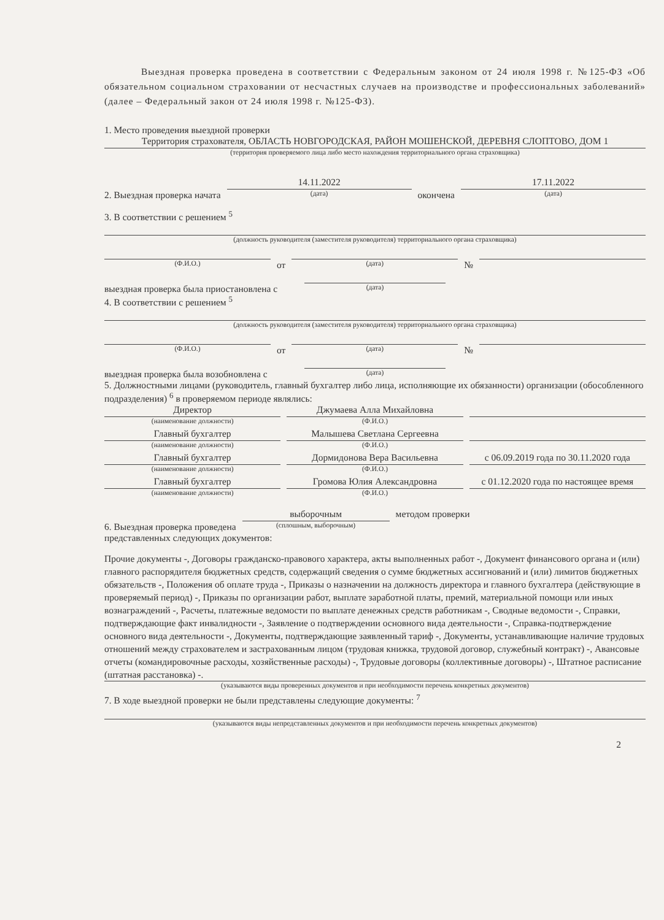Выездная проверка проведена в соответствии с Федеральным законом от 24 июля 1998 г. №125-ФЗ «Об обязательном социальном страховании от несчастных случаев на производстве и профессиональных заболеваний» (далее – Федеральный закон от 24 июля 1998 г. №125-ФЗ).
1. Место проведения выездной проверки
Территория страхователя, ОБЛАСТЬ НОВГОРОДСКАЯ, РАЙОН МОШЕНСКОЙ, ДЕРЕВНЯ СЛОПТОВО, ДОМ 1
(территория проверяемого лица либо место нахождения территориального органа страховщика)
2. Выездная проверка начата
14.11.2022
(дата)
окончена
17.11.2022
(дата)
3. В соответствии с решением <sup>5</sup>
(должность руководителя (заместителя руководителя) территориального органа страховщика)
(Ф.И.О.)
от
(дата)
№
выездная проверка была приостановлена с
(дата)
4. В соответствии с решением <sup>5</sup>
(должность руководителя (заместителя руководителя) территориального органа страховщика)
(Ф.И.О.)
от
(дата)
№
выездная проверка была возобновлена с
(дата)
5. Должностными лицами (руководитель, главный бухгалтер либо лица, исполняющие их обязанности) организации (обособленного подразделения) <sup>6</sup> в проверяемом периоде являлись:
Директор
(наименование должности)
Джумаева Алла Михайловна
(Ф.И.О.)
Главный бухгалтер
(наименование должности)
Малышева Светлана Сергеевна
(Ф.И.О.)
Главный бухгалтер
(наименование должности)
Дормидонова Вера Васильевна
(Ф.И.О.)
с 06.09.2019 года по 30.11.2020 года
Главный бухгалтер
(наименование должности)
Громова Юлия Александровна
(Ф.И.О.)
с 01.12.2020 года по настоящее время
6. Выездная проверка проведена
выборочным
(сплошным, выборочным)
методом проверки
представленных следующих документов:
Прочие документы -, Договоры гражданско-правового характера, акты выполненных работ -, Документ финансового органа и (или) главного распорядителя бюджетных средств, содержащий сведения о сумме бюджетных ассигнований и (или) лимитов бюджетных обязательств -, Положения об оплате труда -, Приказы о назначении на должность директора и главного бухгалтера (действующие в проверяемый период) -, Приказы по организации работ, выплате заработной платы, премий, материальной помощи или иных вознаграждений -, Расчеты, платежные ведомости по выплате денежных средств работникам -, Сводные ведомости -, Справки, подтверждающие факт инвалидности -, Заявление о подтверждении основного вида деятельности -, Справка-подтверждение основного вида деятельности -, Документы, подтверждающие заявленный тариф -, Документы, устанавливающие наличие трудовых отношений между страхователем и застрахованным лицом (трудовая книжка, трудовой договор, служебный контракт) -, Авансовые отчеты (командировочные расходы, хозяйственные расходы) -, Трудовые договоры (коллективные договоры) -, Штатное расписание (штатная расстановка) -.
(указываются виды проверенных документов и при необходимости перечень конкретных документов)
7. В ходе выездной проверки не были представлены следующие документы: <sup>7</sup>
(указываются виды непредставленных документов и при необходимости перечень конкретных документов)
2